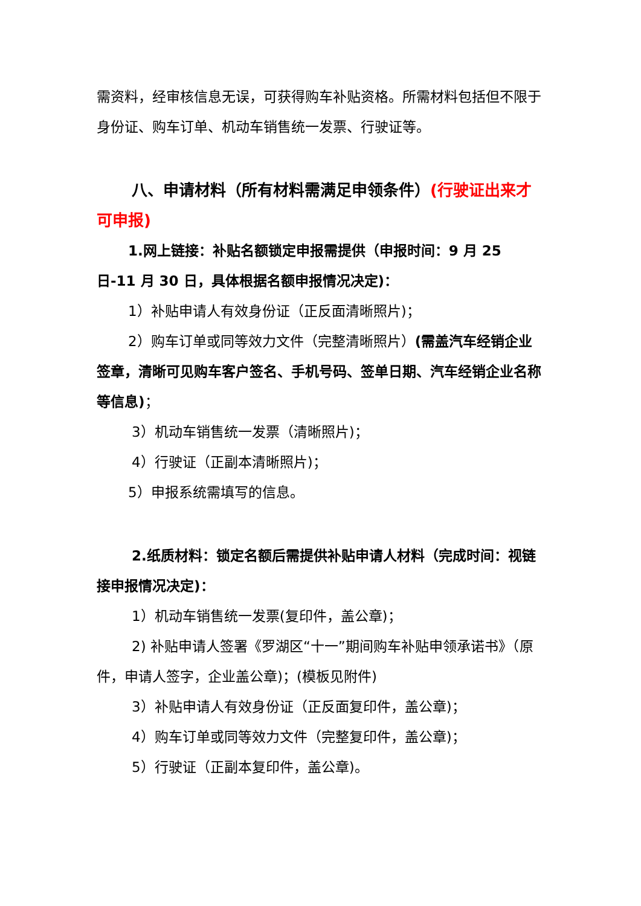需资料，经审核信息无误，可获得购车补贴资格。所需材料包括但不限于身份证、购车订单、机动车销售统一发票、行驶证等。
八、申请材料（所有材料需满足申领条件）(行驶证出来才可申报)
1.网上链接：补贴名额锁定申报需提供（申报时间：9 月 25 日-11 月 30 日，具体根据名额申报情况决定)：
1）补贴申请人有效身份证（正反面清晰照片)；
2）购车订单或同等效力文件（完整清晰照片）(需盖汽车经销企业签章，清晰可见购车客户签名、手机号码、签单日期、汽车经销企业名称等信息)；
3）机动车销售统一发票（清晰照片)；
4）行驶证（正副本清晰照片)；
5）申报系统需填写的信息。
2.纸质材料：锁定名额后需提供补贴申请人材料（完成时间：视链接申报情况决定)：
1）机动车销售统一发票(复印件，盖公章)；
2) 补贴申请人签署《罗湖区“十一”期间购车补贴申领承诺书》（原件，申请人签字，企业盖公章)；(模板见附件)
3）补贴申请人有效身份证（正反面复印件，盖公章)；
4）购车订单或同等效力文件（完整复印件，盖公章)；
5）行驶证（正副本复印件，盖公章)。